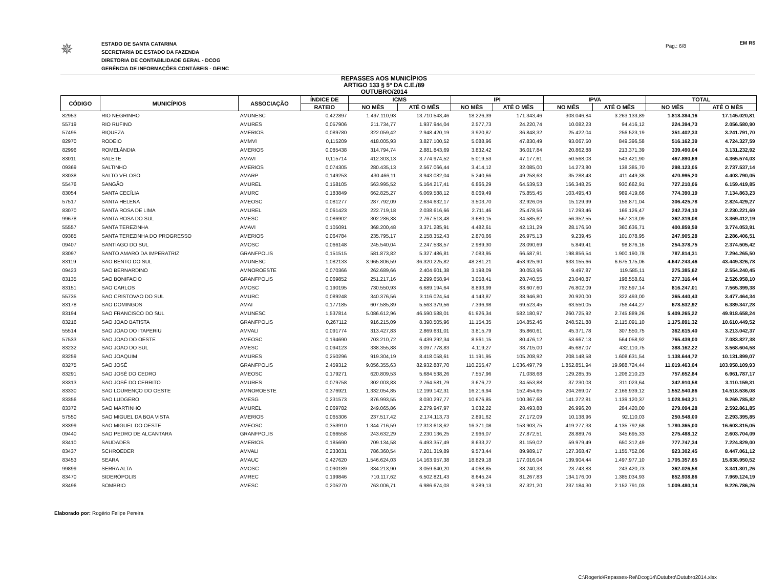Pag.: 6/8
✵
ESTADO DE SANTA CATARINA
SECRETARIA DE ESTADO DA FAZENDA
DIRETORIA DE CONTABILIDADE GERAL - DCOG
GERÊNCIA DE INFORMAÇÕES CONTÁBEIS - GEINC
EM R$
REPASSES AOS MUNICÍPIOS
ARTIGO 133 § 5º DA C.E./89
OUTUBRO/2014
| CÓDIGO | MUNICÍPIOS | ASSOCIAÇÃO | ÍNDICE DE | ICMS | | IPI | | IPVA | | TOTAL | |
| --- | --- | --- | --- | --- | --- | --- | --- | --- | --- | --- | --- |
| | | | RATEIO | NO MÊS | ATÉ O MÊS | NO MÊS | ATÉ O MÊS | NO MÊS | ATÉ O MÊS | NO MÊS | ATÉ O MÊS |
| 82953 | RIO NEGRINHO | AMUNESC | 0,422897 | 1.497.110,93 | 13.710.543,46 | 18.226,39 | 171.343,46 | 303.046,84 | 3.263.133,89 | 1.818.384,16 | 17.145.020,81 |
| 55719 | RIO RUFINO | AMURES | 0,057906 | 211.734,77 | 1.937.944,04 | 2.577,73 | 24.220,74 | 10.082,23 | 94.416,12 | 224.394,73 | 2.056.580,90 |
| 57495 | RIQUEZA | AMERIOS | 0,089780 | 322.059,42 | 2.948.420,19 | 3.920,87 | 36.848,32 | 25.422,04 | 256.523,19 | 351.402,33 | 3.241.791,70 |
| 82970 | RODEIO | AMMVI | 0,115209 | 418.005,93 | 3.827.100,52 | 5.088,96 | 47.830,49 | 93.067,50 | 849.396,58 | 516.162,39 | 4.724.327,59 |
| 82996 | ROMELÂNDIA | AMERIOS | 0,085438 | 314.794,74 | 2.881.843,69 | 3.832,42 | 36.017,84 | 20.862,88 | 213.371,39 | 339.490,04 | 3.131.232,92 |
| 83011 | SALETE | AMAVI | 0,115714 | 412.303,13 | 3.774.974,52 | 5.019,53 | 47.177,61 | 50.568,03 | 543.421,90 | 467.890,69 | 4.365.574,03 |
| 09369 | SALTINHO | AMERIOS | 0,074305 | 280.435,13 | 2.567.066,44 | 3.414,12 | 32.085,00 | 14.273,80 | 138.385,70 | 298.123,05 | 2.737.537,14 |
| 83038 | SALTO VELOSO | AMARP | 0,149253 | 430.466,11 | 3.943.082,04 | 5.240,66 | 49.258,63 | 35.288,43 | 411.449,38 | 470.995,20 | 4.403.790,05 |
| 55476 | SANGÃO | AMUREL | 0,158105 | 563.995,52 | 5.164.217,41 | 6.866,29 | 64.539,53 | 156.348,25 | 930.662,91 | 727.210,06 | 6.159.419,85 |
| 83054 | SANTA CECÍLIA | AMURC | 0,183849 | 662.825,27 | 6.069.588,12 | 8.069,49 | 75.855,45 | 103.495,43 | 989.419,66 | 774.390,19 | 7.134.863,23 |
| 57517 | SANTA HELENA | AMEOSC | 0,081277 | 287.792,09 | 2.634.632,17 | 3.503,70 | 32.926,06 | 15.129,99 | 156.871,04 | 306.425,78 | 2.824.429,27 |
| 83070 | SANTA ROSA DE LIMA | AMUREL | 0,061423 | 222.719,18 | 2.038.616,66 | 2.711,46 | 25.478,56 | 17.293,46 | 166.126,47 | 242.724,10 | 2.230.221,69 |
| 99678 | SANTA ROSA DO SUL | AMESC | 0,086902 | 302.286,38 | 2.767.513,48 | 3.680,15 | 34.585,62 | 56.352,55 | 567.313,09 | 362.319,08 | 3.369.412,19 |
| 55557 | SANTA TEREZINHA | AMAVI | 0,105091 | 368.200,48 | 3.371.285,91 | 4.482,61 | 42.131,29 | 28.176,50 | 360.636,71 | 400.859,59 | 3.774.053,91 |
| 09385 | SANTA TEREZINHA DO PROGRESSO | AMERIOS | 0,064784 | 235.795,17 | 2.158.352,43 | 2.870,66 | 26.975,13 | 9.239,45 | 101.078,95 | 247.905,28 | 2.286.406,51 |
| 09407 | SANTIAGO DO SUL | AMOSC | 0,066148 | 245.540,04 | 2.247.538,57 | 2.989,30 | 28.090,69 | 5.849,41 | 98.876,16 | 254.378,75 | 2.374.505,42 |
| 83097 | SANTO AMARO DA IMPERATRIZ | GRANFPOLIS | 0,151515 | 581.873,82 | 5.327.486,81 | 7.083,95 | 66.587,91 | 198.856,54 | 1.900.190,78 | 787.814,31 | 7.294.265,50 |
| 83119 | SAO BENTO DO SUL | AMUNESC | 1,082133 | 3.965.806,59 | 36.320.225,82 | 48.281,21 | 453.925,90 | 633.155,66 | 6.675.175,06 | 4.647.243,46 | 43.449.326,78 |
| 09423 | SAO BERNARDINO | AMNOROESTE | 0,070366 | 262.689,66 | 2.404.601,38 | 3.198,09 | 30.053,96 | 9.497,87 | 119.585,11 | 275.385,62 | 2.554.240,45 |
| 83135 | SAO BONIFACIO | GRANFPOLIS | 0,069852 | 251.217,16 | 2.299.658,94 | 3.058,41 | 28.740,55 | 23.040,87 | 198.558,61 | 277.316,44 | 2.526.958,10 |
| 83151 | SAO CARLOS | AMOSC | 0,190195 | 730.550,93 | 6.689.194,64 | 8.893,99 | 83.607,60 | 76.802,09 | 792.597,14 | 816.247,01 | 7.565.399,38 |
| 55735 | SAO CRISTOVAO DO SUL | AMURC | 0,089248 | 340.376,56 | 3.116.024,54 | 4.143,87 | 38.946,80 | 20.920,00 | 322.493,00 | 365.440,43 | 3.477.464,34 |
| 83178 | SAO DOMINGOS | AMAI | 0,177185 | 607.585,89 | 5.563.379,56 | 7.396,98 | 69.523,45 | 63.550,05 | 756.444,27 | 678.532,92 | 6.389.347,28 |
| 83194 | SAO FRANCISCO DO SUL | AMUNESC | 1,537814 | 5.086.612,96 | 46.590.588,01 | 61.926,34 | 582.180,97 | 260.725,92 | 2.745.889,26 | 5.409.265,22 | 49.918.658,24 |
| 83216 | SAO JOAO BATISTA | GRANFPOLIS | 0,267112 | 916.215,09 | 8.390.505,96 | 11.154,35 | 104.852,46 | 248.521,88 | 2.115.091,10 | 1.175.891,32 | 10.610.449,52 |
| 55514 | SAO JOAO DO ITAPERIU | AMVALI | 0,091774 | 313.427,83 | 2.869.631,01 | 3.815,79 | 35.860,61 | 45.371,78 | 307.550,75 | 362.615,40 | 3.213.042,37 |
| 57533 | SAO JOAO DO OESTE | AMEOSC | 0,194690 | 703.210,72 | 6.439.292,34 | 8.561,15 | 80.476,12 | 53.667,13 | 564.058,92 | 765.439,00 | 7.083.827,38 |
| 83232 | SAO JOAO DO SUL | AMESC | 0,094123 | 338.355,88 | 3.097.778,83 | 4.119,27 | 38.715,00 | 45.687,07 | 432.110,75 | 388.162,22 | 3.568.604,58 |
| 83259 | SAO JOAQUIM | AMURES | 0,250296 | 919.304,19 | 8.418.058,61 | 11.191,95 | 105.208,92 | 208.148,58 | 1.608.631,54 | 1.138.644,72 | 10.131.899,07 |
| 83275 | SAO JOSÉ | GRANFPOLIS | 2,459312 | 9.056.355,63 | 82.932.887,70 | 110.255,47 | 1.036.497,79 | 1.852.851,94 | 19.988.724,44 | 11.019.463,04 | 103.958.109,93 |
| 83291 | SAO JOSÉ DO CEDRO | AMEOSC | 0,179271 | 620.809,53 | 5.684.538,26 | 7.557,96 | 71.038,68 | 129.285,35 | 1.206.210,23 | 757.652,84 | 6.961.787,17 |
| 83313 | SAO JOSÉ DO CERRITO | AMURES | 0,079758 | 302.003,83 | 2.764.581,79 | 3.676,72 | 34.553,88 | 37.230,03 | 311.023,64 | 342.910,58 | 3.110.159,31 |
| 83330 | SAO LOURENÇO DO OESTE | AMNOROESTE | 0,376921 | 1.332.054,85 | 12.199.142,31 | 16.216,94 | 152.454,65 | 204.269,07 | 2.166.939,12 | 1.552.540,86 | 14.518.536,08 |
| 83356 | SAO LUDGERO | AMESG | 0,231573 | 876.993,55 | 8.030.297,77 | 10.676,85 | 100.367,68 | 141.272,81 | 1.139.120,37 | 1.028.943,21 | 9.269.785,82 |
| 83372 | SAO MARTINHO | AMUREL | 0,069782 | 249.065,86 | 2.279.947,97 | 3.032,22 | 28.493,88 | 26.996,20 | 284.420,00 | 279.094,28 | 2.592.861,85 |
| 57550 | SAO MIGUEL DA BOA VISTA | AMERIOS | 0,065306 | 237.517,42 | 2.174.113,73 | 2.891,62 | 27.172,09 | 10.138,96 | 92.110,03 | 250.548,00 | 2.293.395,85 |
| 83399 | SAO MIGUEL DO OESTE | AMEOSC | 0,353910 | 1.344.716,59 | 12.313.618,62 | 16.371,08 | 153.903,75 | 419.277,33 | 4.135.792,68 | 1.780.365,00 | 16.603.315,05 |
| 09440 | SAO PEDRO DE ALCANTARA | GRANFPOLIS | 0,066558 | 243.632,29 | 2.230.136,25 | 2.966,07 | 27.872,51 | 28.889,76 | 345.695,33 | 275.488,12 | 2.603.704,09 |
| 83410 | SAUDADES | AMERIOS | 0,185690 | 709.134,58 | 6.493.357,49 | 8.633,27 | 81.159,02 | 59.979,49 | 650.312,49 | 777.747,34 | 7.224.829,00 |
| 83437 | SCHROEDER | AMVALI | 0,233031 | 786.360,54 | 7.201.319,89 | 9.573,44 | 89.989,17 | 127.368,47 | 1.155.752,06 | 923.302,45 | 8.447.061,12 |
| 83453 | SEARA | AMAUC | 0,427620 | 1.546.624,03 | 14.163.957,38 | 18.829,18 | 177.016,04 | 139.904,44 | 1.497.977,10 | 1.705.357,65 | 15.838.950,52 |
| 99899 | SERRA ALTA | AMOSC | 0,090189 | 334.213,90 | 3.059.640,20 | 4.068,85 | 38.240,33 | 23.743,83 | 243.420,73 | 362.026,58 | 3.341.301,26 |
| 83470 | SIDERÓPOLIS | AMREC | 0,199846 | 710.117,62 | 6.502.821,43 | 8.645,24 | 81.267,83 | 134.176,00 | 1.385.034,93 | 852.938,86 | 7.969.124,19 |
| 83496 | SOMBRIO | AMESC | 0,205270 | 763.006,71 | 6.986.674,03 | 9.289,13 | 87.321,20 | 237.184,30 | 2.152.791,03 | 1.009.480,14 | 9.226.786,26 |
Elaborado por: Rogério Felipe Pereira
C:\Rogerio\Repasses-Rei\Dcog14\Outubro\Outubro2014.xlsx